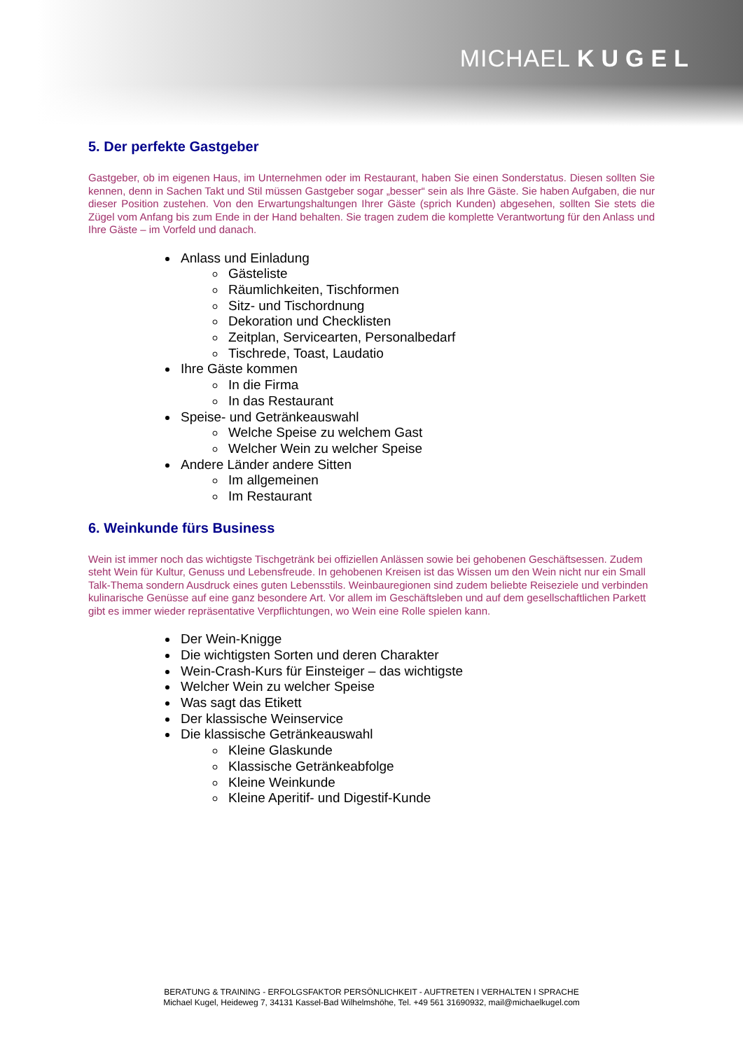MICHAEL KUGEL
5. Der perfekte Gastgeber
Gastgeber, ob im eigenen Haus, im Unternehmen oder im Restaurant, haben Sie einen Sonderstatus. Diesen sollten Sie kennen, denn in Sachen Takt und Stil müssen Gastgeber sogar „besser“ sein als Ihre Gäste. Sie haben Aufgaben, die nur dieser Position zustehen. Von den Erwartungshaltungen Ihrer Gäste (sprich Kunden) abgesehen, sollten Sie stets die Zügel vom Anfang bis zum Ende in der Hand behalten. Sie tragen zudem die komplette Verantwortung für den Anlass und Ihre Gäste – im Vorfeld und danach.
Anlass und Einladung
Gästeliste
Räumlichkeiten, Tischformen
Sitz- und Tischordnung
Dekoration und Checklisten
Zeitplan, Servicearten, Personalbedarf
Tischrede, Toast, Laudatio
Ihre Gäste kommen
In die Firma
In das Restaurant
Speise- und Getränkeauswahl
Welche Speise zu welchem Gast
Welcher Wein zu welcher Speise
Andere Länder andere Sitten
Im allgemeinen
Im Restaurant
6. Weinkunde fürs Business
Wein ist immer noch das wichtigste Tischgetränk bei offiziellen Anlässen sowie bei gehobenen Geschäftsessen. Zudem steht Wein für Kultur, Genuss und Lebensfreude. In gehobenen Kreisen ist das Wissen um den Wein nicht nur ein Small Talk-Thema sondern Ausdruck eines guten Lebensstils. Weinbauregionen sind zudem beliebte Reiseziele und verbinden kulinarische Genüsse auf eine ganz besondere Art. Vor allem im Geschäftsleben und auf dem gesellschaftlichen Parkett gibt es immer wieder repräsentative Verpflichtungen, wo Wein eine Rolle spielen kann.
Der Wein-Knigge
Die wichtigsten Sorten und deren Charakter
Wein-Crash-Kurs für Einsteiger – das wichtigste
Welcher Wein zu welcher Speise
Was sagt das Etikett
Der klassische Weinservice
Die klassische Getränkeauswahl
Kleine Glaskunde
Klassische Getränkeabfolge
Kleine Weinkunde
Kleine Aperitif- und Digestif-Kunde
BERATUNG & TRAINING - ERFOLGSFAKTOR PERSÖNLICHKEIT - AUFTRETEN I VERHALTEN I SPRACHE
Michael Kugel, Heideweg 7, 34131 Kassel-Bad Wilhelmshöhe, Tel. +49 561 31690932, mail@michaelkugel.com